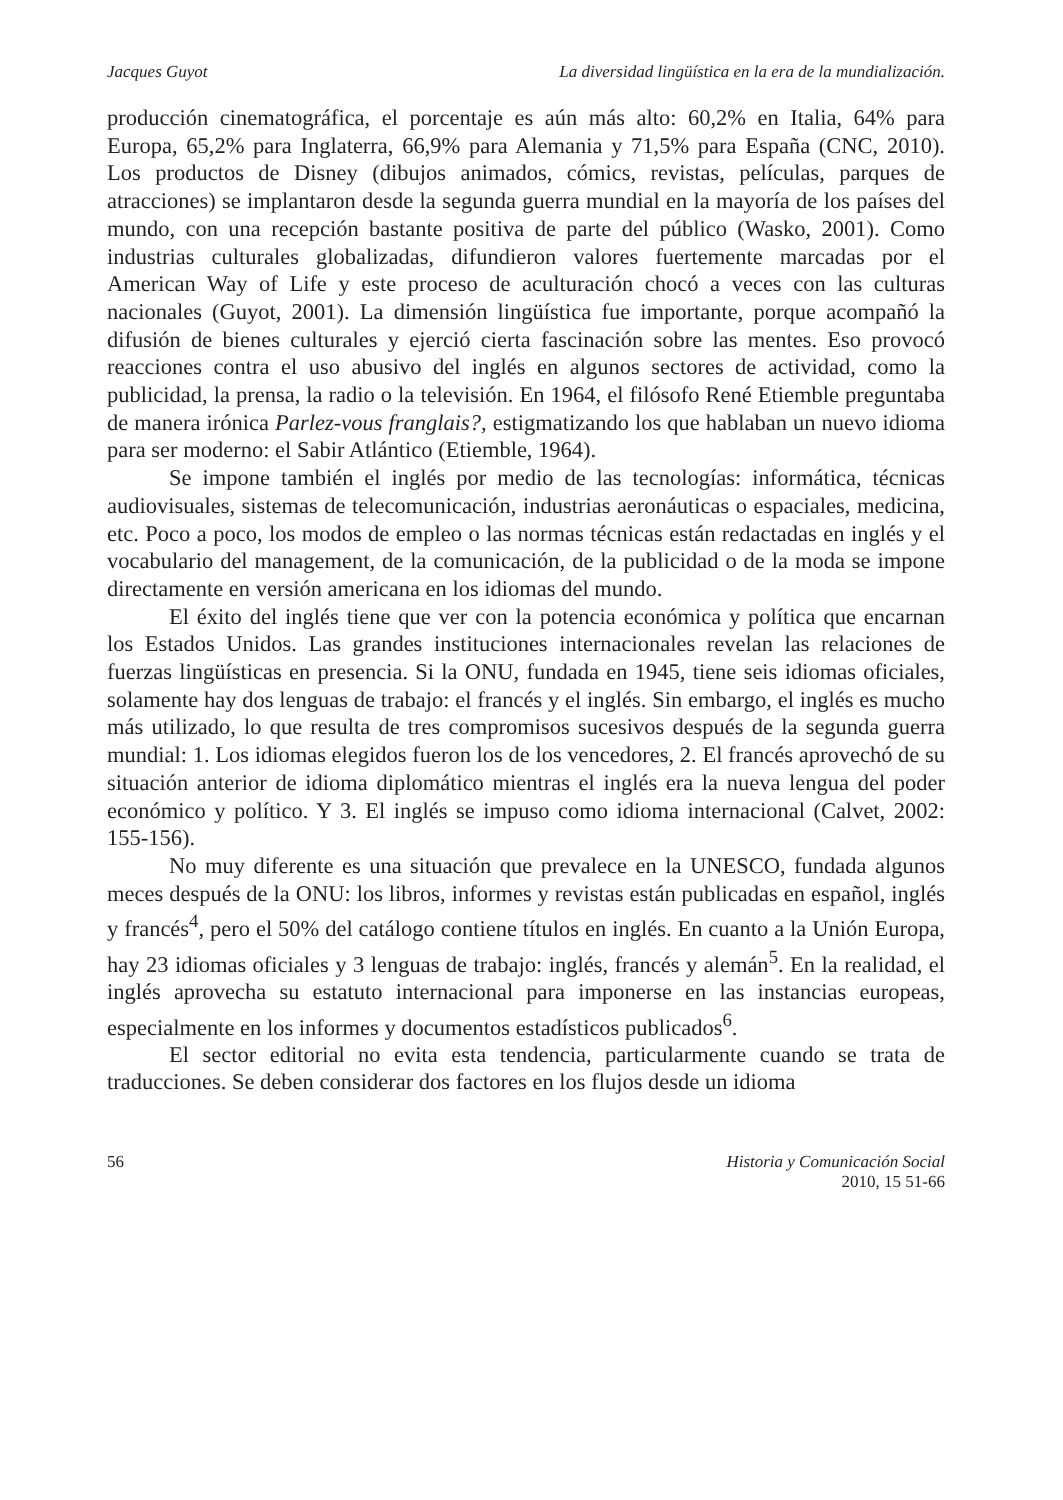Jacques Guyot La diversidad lingüística en la era de la mundialización.
producción cinematográfica, el porcentaje es aún más alto: 60,2% en Italia, 64% para Europa, 65,2% para Inglaterra, 66,9% para Alemania y 71,5% para España (CNC, 2010). Los productos de Disney (dibujos animados, cómics, revistas, películas, parques de atracciones) se implantaron desde la segunda guerra mundial en la mayoría de los países del mundo, con una recepción bastante positiva de parte del público (Wasko, 2001). Como industrias culturales globalizadas, difundieron valores fuertemente marcadas por el American Way of Life y este proceso de aculturación chocó a veces con las culturas nacionales (Guyot, 2001). La dimensión lingüística fue importante, porque acompañó la difusión de bienes culturales y ejerció cierta fascinación sobre las mentes. Eso provocó reacciones contra el uso abusivo del inglés en algunos sectores de actividad, como la publicidad, la prensa, la radio o la televisión. En 1964, el filósofo René Etiemble preguntaba de manera irónica Parlez-vous franglais?, estigmatizando los que hablaban un nuevo idioma para ser moderno: el Sabir Atlántico (Etiemble, 1964).
Se impone también el inglés por medio de las tecnologías: informática, técnicas audiovisuales, sistemas de telecomunicación, industrias aeronáuticas o espaciales, medicina, etc. Poco a poco, los modos de empleo o las normas técnicas están redactadas en inglés y el vocabulario del management, de la comunicación, de la publicidad o de la moda se impone directamente en versión americana en los idiomas del mundo.
El éxito del inglés tiene que ver con la potencia económica y política que encarnan los Estados Unidos. Las grandes instituciones internacionales revelan las relaciones de fuerzas lingüísticas en presencia. Si la ONU, fundada en 1945, tiene seis idiomas oficiales, solamente hay dos lenguas de trabajo: el francés y el inglés. Sin embargo, el inglés es mucho más utilizado, lo que resulta de tres compromisos sucesivos después de la segunda guerra mundial: 1. Los idiomas elegidos fueron los de los vencedores, 2. El francés aprovechó de su situación anterior de idioma diplomático mientras el inglés era la nueva lengua del poder económico y político. Y 3. El inglés se impuso como idioma internacional (Calvet, 2002: 155-156).
No muy diferente es una situación que prevalece en la UNESCO, fundada algunos meces después de la ONU: los libros, informes y revistas están publicadas en español, inglés y francés<sup>4</sup>, pero el 50% del catálogo contiene títulos en inglés. En cuanto a la Unión Europa, hay 23 idiomas oficiales y 3 lenguas de trabajo: inglés, francés y alemán<sup>5</sup>. En la realidad, el inglés aprovecha su estatuto internacional para imponerse en las instancias europeas, especialmente en los informes y documentos estadísticos publicados<sup>6</sup>.
El sector editorial no evita esta tendencia, particularmente cuando se trata de traducciones. Se deben considerar dos factores en los flujos desde un idioma
56 Historia y Comunicación Social
2010, 15 51-66